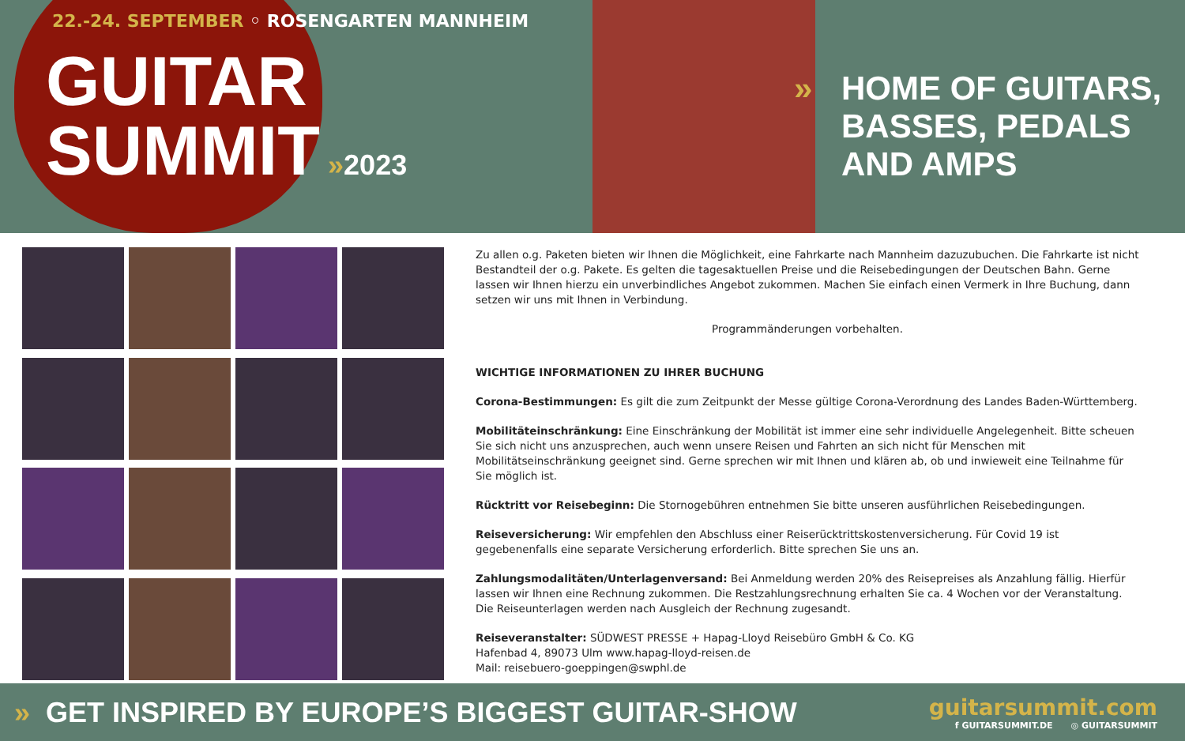22.-24. SEPTEMBER ◦ ROSENGARTEN MANNHEIM
GUITAR
SUMMIT »2023
» HOME OF GUITARS,
BASSES, PEDALS
AND AMPS
Zu allen o.g. Paketen bieten wir Ihnen die Möglichkeit, eine Fahrkarte nach Mannheim dazuzubuchen. Die Fahrkarte ist nicht Bestandteil der o.g. Pakete. Es gelten die tagesaktuellen Preise und die Reisebedingungen der Deutschen Bahn. Gerne lassen wir Ihnen hierzu ein unverbindliches Angebot zukommen. Machen Sie einfach einen Vermerk in Ihre Buchung, dann setzen wir uns mit Ihnen in Verbindung.
Programmänderungen vorbehalten.
WICHTIGE INFORMATIONEN ZU IHRER BUCHUNG
Corona-Bestimmungen: Es gilt die zum Zeitpunkt der Messe gültige Corona-Verordnung des Landes Baden-Württemberg.
Mobilitäteinschränkung: Eine Einschränkung der Mobilität ist immer eine sehr individuelle Angelegenheit. Bitte scheuen Sie sich nicht uns anzusprechen, auch wenn unsere Reisen und Fahrten an sich nicht für Menschen mit Mobilitätseinschränkung geeignet sind. Gerne sprechen wir mit Ihnen und klären ab, ob und inwieweit eine Teilnahme für Sie möglich ist.
Rücktritt vor Reisebeginn: Die Stornogebühren entnehmen Sie bitte unseren ausführlichen Reisebedingungen.
Reiseversicherung: Wir empfehlen den Abschluss einer Reiserücktrittskostenversicherung. Für Covid 19 ist gegebenenfalls eine separate Versicherung erforderlich. Bitte sprechen Sie uns an.
Zahlungsmodalitäten/Unterlagenversand: Bei Anmeldung werden 20% des Reisepreises als Anzahlung fällig. Hierfür lassen wir Ihnen eine Rechnung zukommen. Die Restzahlungsrechnung erhalten Sie ca. 4 Wochen vor der Veranstaltung. Die Reiseunterlagen werden nach Ausgleich der Rechnung zugesandt.
Reiseveranstalter: SÜDWEST PRESSE + Hapag-Lloyd Reisebüro GmbH & Co. KG
Hafenbad 4, 89073 Ulm www.hapag-lloyd-reisen.de
Mail: reisebuero-goeppingen@swphl.de
» GET INSPIRED BY EUROPE’S BIGGEST GUITAR-SHOW
guitarsummit.com
f GUITARSUMMIT.DE ◎ GUITARSUMMIT